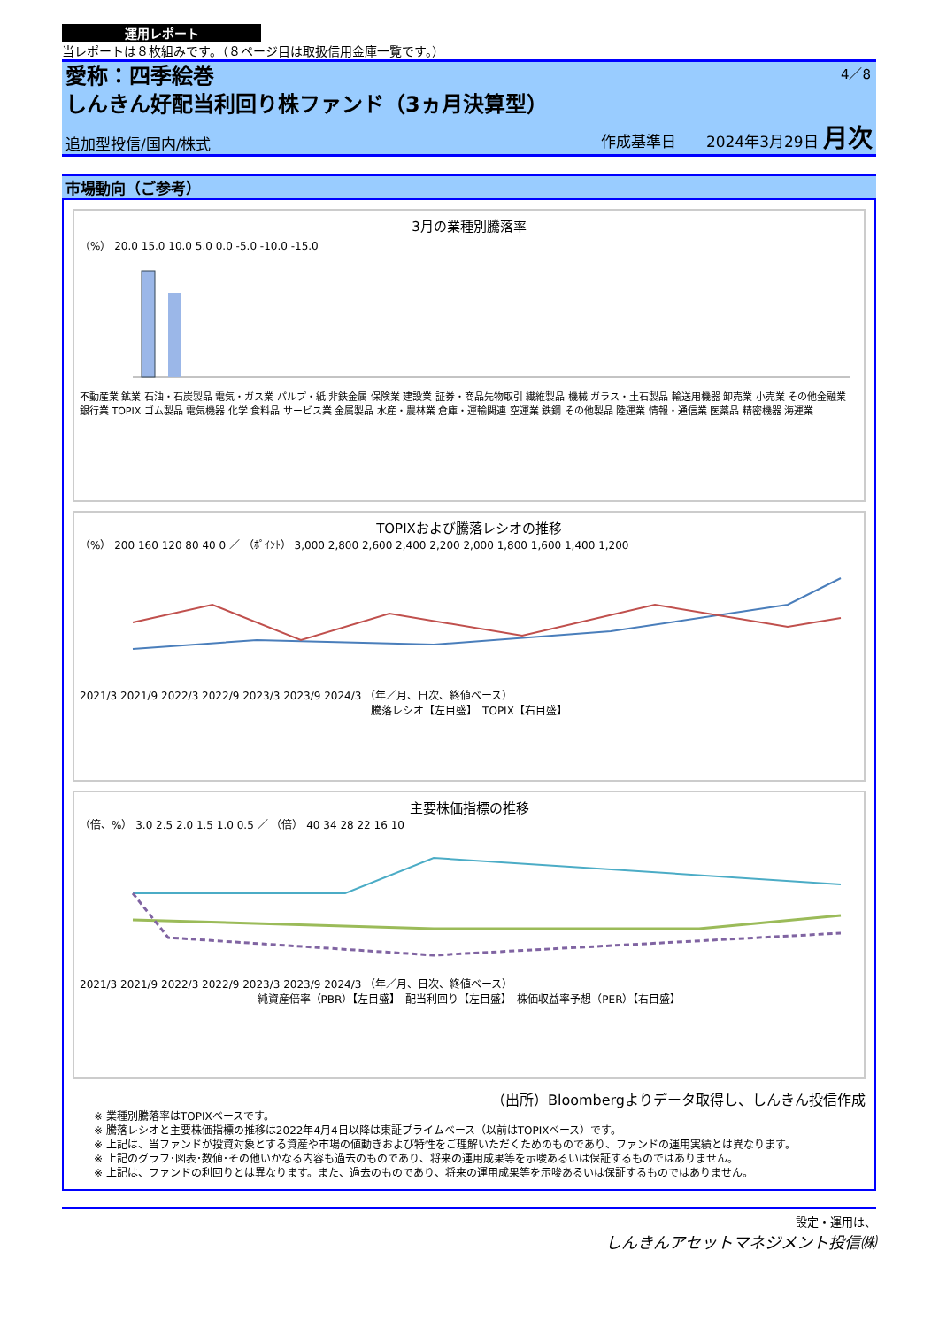運用レポート
当レポートは８枚組みです。（８ページ目は取扱信用金庫一覧です。）
4／8
愛称：四季絵巻
しんきん好配当利回り株ファンド（3ヵ月決算型）
追加型投信/国内/株式 作成基準日　　2024年3月29日 月次
市場動向（ご参考）
3月の業種別騰落率
（%） 20.0 15.0 10.0 5.0 0.0 -5.0 -10.0 -15.0
不動産業 鉱業 石油・石炭製品 電気・ガス業 パルプ・紙 非鉄金属 保険業 建設業 証券・商品先物取引 繊維製品 機械 ガラス・土石製品 輸送用機器 卸売業 小売業 その他金融業 銀行業 TOPIX ゴム製品 電気機器 化学 食料品 サービス業 金属製品 水産・農林業 倉庫・運輸関連 空運業 鉄鋼 その他製品 陸運業 情報・通信業 医薬品 精密機器 海運業
TOPIXおよび騰落レシオの推移
（%） 200 160 120 80 40 0 ／ （ﾎﾟｲﾝﾄ） 3,000 2,800 2,600 2,400 2,200 2,000 1,800 1,600 1,400 1,200
2021/3 2021/9 2022/3 2022/9 2023/3 2023/9 2024/3 （年／月、日次、終値ベース）
騰落レシオ【左目盛】　TOPIX【右目盛】
主要株価指標の推移
（倍、%） 3.0 2.5 2.0 1.5 1.0 0.5 ／ （倍） 40 34 28 22 16 10
2021/3 2021/9 2022/3 2022/9 2023/3 2023/9 2024/3 （年／月、日次、終値ベース）
純資産倍率（PBR）【左目盛】　配当利回り【左目盛】　株価収益率予想（PER）【右目盛】
（出所）Bloombergよりデータ取得し、しんきん投信作成
※ 業種別騰落率はTOPIXベースです。
※ 騰落レシオと主要株価指標の推移は2022年4月4日以降は東証プライムベース（以前はTOPIXベース）です。
※ 上記は、当ファンドが投資対象とする資産や市場の値動きおよび特性をご理解いただくためのものであり、ファンドの運用実績とは異なります。
※ 上記のグラフ･図表･数値･その他いかなる内容も過去のものであり、将来の運用成果等を示唆あるいは保証するものではありません。
※ 上記は、ファンドの利回りとは異なります。また、過去のものであり、将来の運用成果等を示唆あるいは保証するものではありません。
設定・運用は、
しんきんアセットマネジメント投信㈱